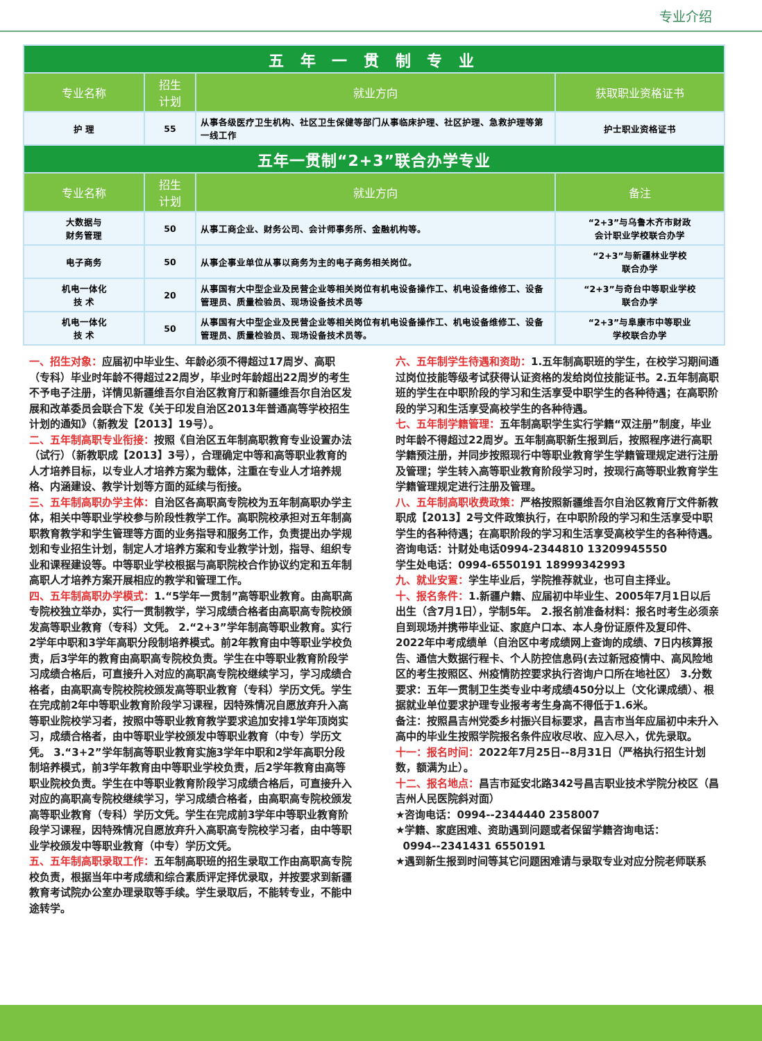专业介绍
| 五 年 一 贯 制 专 业 | | | |
| 专业名称 | 招生 计划 | 就业方向 | 获取职业资格证书 |
| 护 理 | 55 | 从事各级医疗卫生机构、社区卫生保健等部门从事临床护理、社区护理、急救护理等第一线工作 | 护士职业资格证书 |
| 五年一贯制“2+3”联合办学专业 | | | |
| 专业名称 | 招生 计划 | 就业方向 | 备注 |
| 大数据与 财务管理 | 50 | 从事工商企业、财务公司、会计师事务所、金融机构等。 | “2+3”与乌鲁木齐市财政 会计职业学校联合办学 |
| 电子商务 | 50 | 从事企事业单位从事以商务为主的电子商务相关岗位。 | “2+3”与新疆林业学校 联合办学 |
| 机电一体化 技 术 | 20 | 从事国有大中型企业及民营企业等相关岗位有机电设备操作工、机电设备维修工、设备管理员、质量检验员、现场设备技术员等 | “2+3”与奇台中等职业学校 联合办学 |
| 机电一体化 技 术 | 50 | 从事国有大中型企业及民营企业等相关岗位有机电设备操作工、机电设备维修工、设备管理员、质量检验员、现场设备技术员等。 | “2+3”与阜康市中等职业 学校联合办学 |
一、招生对象：应届初中毕业生、年龄必须不得超过17周岁、高职（专科）毕业时年龄不得超过22周岁，毕业时年龄超出22周岁的考生不予电子注册，详情见新疆维吾尔自治区教育厅和新疆维吾尔自治区发展和改革委员会联合下发《关于印发自治区2013年普通高等学校招生计划的通知》（新教发【2013】19号）。
二、五年制高职专业衔接：按照《自治区五年制高职教育专业设置办法（试行）（新教职成【2013】3号），合理确定中等和高等职业教育的人才培养目标，以专业人才培养方案为载体，注重在专业人才培养规格、内涵建设、教学计划等方面的延续与衔接。
三、五年制高职办学主体：自治区各高职高专院校为五年制高职办学主体，相关中等职业学校参与阶段性教学工作。高职院校承担对五年制高职教育教学和学生管理等方面的业务指导和服务工作，负责提出办学规划和专业招生计划，制定人才培养方案和专业教学计划，指导、组织专业和课程建设等。中等职业学校根据与高职院校合作协议约定和五年制高职人才培养方案开展相应的教学和管理工作。
四、五年制高职办学模式：1.“5学年一贯制”高等职业教育。由高职高专院校独立举办，实行一贯制教学，学习成绩合格者由高职高专院校颁发高等职业教育（专科）文凭。 2.“2+3”学年制高等职业教育。实行2学年中职和3学年高职分段制培养模式。前2年教育由中等职业学校负责，后3学年的教育由高职高专院校负责。学生在中等职业教育阶段学习成绩合格后，可直接升入对应的高职高专院校继续学习，学习成绩合格者，由高职高专院校院校颁发高等职业教育（专科）学历文凭。学生在完成前2年中等职业教育阶段学习课程，因特殊情况自愿放弃升入高等职业院校学习者，按照中等职业教育教学要求追加安排1学年顶岗实习，成绩合格者，由中等职业学校颁发中等职业教育（中专）学历文凭。 3.“3+2”学年制高等职业教育实施3学年中职和2学年高职分段制培养模式，前3学年教育由中等职业学校负责，后2学年教育由高等职业院校负责。学生在中等职业教育阶段学习成绩合格后，可直接升入对应的高职高专院校继续学习，学习成绩合格者，由高职高专院校颁发高等职业教育（专科）学历文凭。学生在完成前3学年中等职业教育阶段学习课程，因特殊情况自愿放弃升入高职高专院校学习者，由中等职业学校颁发中等职业教育（中专）学历文凭。
五、五年制高职录取工作：五年制高职班的招生录取工作由高职高专院校负责，根据当年中考成绩和综合素质评定择优录取，并按要求到新疆教育考试院办公室办理录取等手续。学生录取后，不能转专业，不能中途转学。
六、五年制学生待遇和资助：1.五年制高职班的学生，在校学习期间通过岗位技能等级考试获得认证资格的发给岗位技能证书。2.五年制高职班的学生在中职阶段的学习和生活享受中职学生的各种待遇；在高职阶段的学习和生活享受高校学生的各种待遇。
七、五年制学籍管理：五年制高职学生实行学籍“双注册”制度，毕业时年龄不得超过22周岁。五年制高职新生报到后，按照程序进行高职学籍预注册，并同步按照现行中等职业教育学生学籍管理规定进行注册及管理；学生转入高等职业教育阶段学习时，按现行高等职业教育学生学籍管理规定进行注册及管理。
八、五年制高职收费政策：严格按照新疆维吾尔自治区教育厅文件新教职成【2013】2号文件政策执行，在中职阶段的学习和生活享受中职学生的各种待遇；在高职阶段的学习和生活享受高校学生的各种待遇。
咨询电话：计财处电话0994-2344810 13209945550
学生处电话：0994-6550191 18999342993
九、就业安置：学生毕业后，学院推荐就业，也可自主择业。
十、报名条件：1.新疆户籍、应届初中毕业生、2005年7月1日以后出生（含7月1日），学制5年。 2.报名前准备材料：报名时考生必须亲自到现场并携带毕业证、家庭户口本、本人身份证原件及复印件、2022年中考成绩单（自治区中考成绩网上查询的成绩、7日内核算报告、通信大数据行程卡、个人防控信息码(去过新冠疫情中、高风险地区的考生按照区、州疫情防控要求执行咨询户口所在地社区） 3.分数要求：五年一贯制卫生类专业中考成绩450分以上（文化课成绩）、根据就业单位要求护理专业报考考生身高不得低于1.6米。
备注：按照昌吉州党委乡村振兴目标要求，昌吉市当年应届初中未升入高中的毕业生按照学院报名条件应收尽收、应入尽入，优先录取。
十一：报名时间：2022年7月25日--8月31日（严格执行招生计划数，额满为止）。
十二、报名地点：昌吉市延安北路342号昌吉职业技术学院分校区（昌吉州人民医院斜对面）
★咨询电话：0994--2344440 2358007
★学籍、家庭困难、资助遇到问题或者保留学籍咨询电话：
0994--2341431 6550191
★遇到新生报到时间等其它问题困难请与录取专业对应分院老师联系